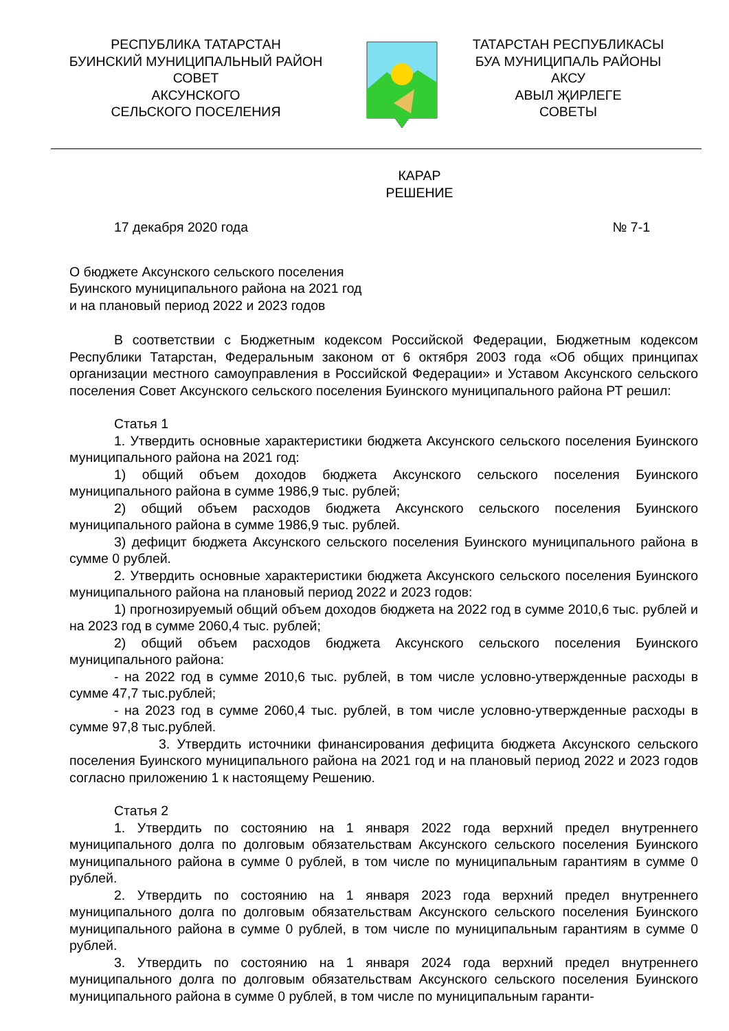РЕСПУБЛИКА ТАТАРСТАН
БУИНСКИЙ МУНИЦИПАЛЬНЫЙ РАЙОН
СОВЕТ
АКСУНСКОГО
СЕЛЬСКОГО ПОСЕЛЕНИЯ
ТАТАРСТАН РЕСПУБЛИКАСЫ
БУА МУНИЦИПАЛЬ РАЙОНЫ
АКСУ
АВЫЛ ҖИРЛЕГЕ
СОВЕТЫ
КАРАР
РЕШЕНИЕ
17 декабря 2020 года № 7-1
О бюджете Аксунского сельского поселения
Буинского муниципального района на 2021 год
и на плановый период 2022 и 2023 годов
В соответствии с Бюджетным кодексом Российской Федерации, Бюджетным кодексом Республики Татарстан, Федеральным законом от 6 октября 2003 года «Об общих принципах организации местного самоуправления в Российской Федерации» и Уставом Аксунского сельского поселения Совет Аксунского сельского поселения Буинского муниципального района РТ решил:
Статья 1
1. Утвердить основные характеристики бюджета Аксунского сельского поселения Буинского муниципального района на 2021 год:
1) общий объем доходов бюджета Аксунского сельского поселения Буинского муниципального района в сумме 1986,9 тыс. рублей;
2) общий объем расходов бюджета Аксунского сельского поселения Буинского муниципального района в сумме 1986,9 тыс. рублей.
3) дефицит бюджета Аксунского сельского поселения Буинского муниципального района в сумме 0 рублей.
2. Утвердить основные характеристики бюджета Аксунского сельского поселения Буинского муниципального района на плановый период 2022 и 2023 годов:
1) прогнозируемый общий объем доходов бюджета на 2022 год в сумме 2010,6 тыс. рублей и на 2023 год в сумме 2060,4 тыс. рублей;
2) общий объем расходов бюджета Аксунского сельского поселения Буинского муниципального района:
- на 2022 год в сумме 2010,6 тыс. рублей, в том числе условно-утвержденные расходы в сумме 47,7 тыс.рублей;
- на 2023 год в сумме 2060,4 тыс. рублей, в том числе условно-утвержденные расходы в сумме 97,8 тыс.рублей.
3. Утвердить источники финансирования дефицита бюджета Аксунского сельского поселения Буинского муниципального района на 2021 год и на плановый период 2022 и 2023 годов согласно приложению 1 к настоящему Решению.
Статья 2
1. Утвердить по состоянию на 1 января 2022 года верхний предел внутреннего муниципального долга по долговым обязательствам Аксунского сельского поселения Буинского муниципального района в сумме 0 рублей, в том числе по муниципальным гарантиям в сумме 0 рублей.
2. Утвердить по состоянию на 1 января 2023 года верхний предел внутреннего муниципального долга по долговым обязательствам Аксунского сельского поселения Буинского муниципального района в сумме 0 рублей, в том числе по муниципальным гарантиям в сумме 0 рублей.
3. Утвердить по состоянию на 1 января 2024 года верхний предел внутреннего муниципального долга по долговым обязательствам Аксунского сельского поселения Буинского муниципального района в сумме 0 рублей, в том числе по муниципальным гаранти-